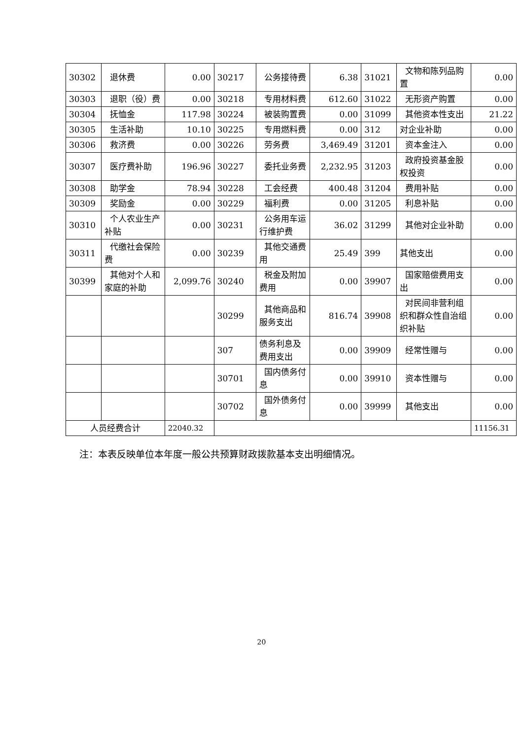| 30302 | 退休费 | 0.00 | 30217 | 公务接待费 | 6.38 | 31021 | 文物和陈列品购置 | 0.00 |
| 30303 | 退职（役）费 | 0.00 | 30218 | 专用材料费 | 612.60 | 31022 | 无形资产购置 | 0.00 |
| 30304 | 抚恤金 | 117.98 | 30224 | 被装购置费 | 0.00 | 31099 | 其他资本性支出 | 21.22 |
| 30305 | 生活补助 | 10.10 | 30225 | 专用燃料费 | 0.00 | 312 | 对企业补助 | 0.00 |
| 30306 | 救济费 | 0.00 | 30226 | 劳务费 | 3,469.49 | 31201 | 资本金注入 | 0.00 |
| 30307 | 医疗费补助 | 196.96 | 30227 | 委托业务费 | 2,232.95 | 31203 | 政府投资基金股权投资 | 0.00 |
| 30308 | 助学金 | 78.94 | 30228 | 工会经费 | 400.48 | 31204 | 费用补贴 | 0.00 |
| 30309 | 奖励金 | 0.00 | 30229 | 福利费 | 0.00 | 31205 | 利息补贴 | 0.00 |
| 30310 | 个人农业生产补贴 | 0.00 | 30231 | 公务用车运行维护费 | 36.02 | 31299 | 其他对企业补助 | 0.00 |
| 30311 | 代缴社会保险费 | 0.00 | 30239 | 其他交通费用 | 25.49 | 399 | 其他支出 | 0.00 |
| 30399 | 其他对个人和家庭的补助 | 2,099.76 | 30240 | 税金及附加费用 | 0.00 | 39907 | 国家赔偿费用支出 | 0.00 |
| | | | 30299 | 其他商品和服务支出 | 816.74 | 39908 | 对民间非营利组织和群众性自治组织补贴 | 0.00 |
| | | | 307 | 债务利息及费用支出 | 0.00 | 39909 | 经常性赠与 | 0.00 |
| | | | 30701 | 国内债务付息 | 0.00 | 39910 | 资本性赠与 | 0.00 |
| | | | 30702 | 国外债务付息 | 0.00 | 39999 | 其他支出 | 0.00 |
| 人员经费合计 | | 22040.32 | | | | | | 11156.31 |
注：本表反映单位本年度一般公共预算财政拨款基本支出明细情况。
20